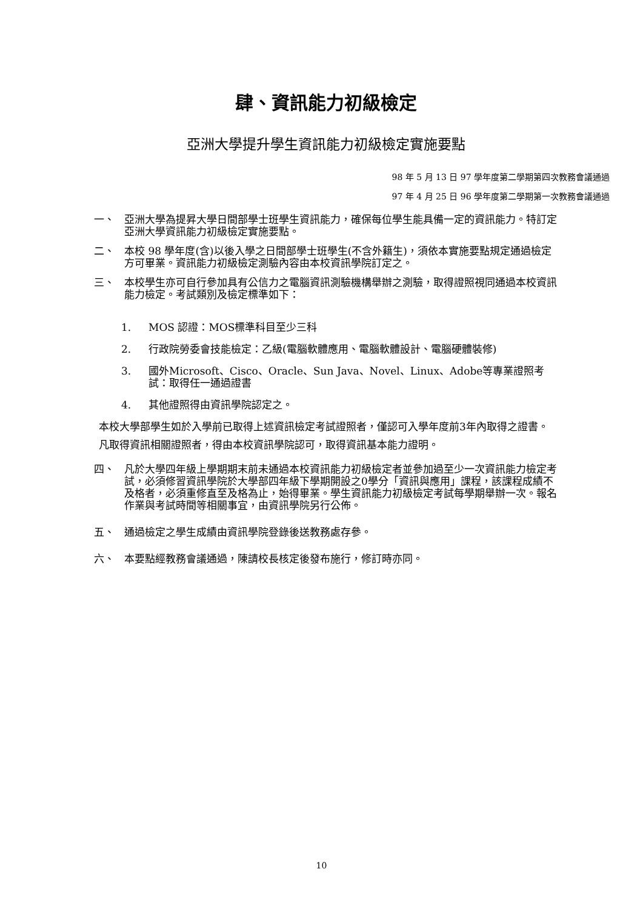肆、資訊能力初級檢定
亞洲大學提升學生資訊能力初級檢定實施要點
98 年 5 月 13 日 97 學年度第二學期第四次教務會議通過
97 年 4 月 25 日 96 學年度第二學期第一次教務會議通過
一、 亞洲大學為提昇大學日間部學士班學生資訊能力，確保每位學生能具備一定的資訊能力。特訂定亞洲大學資訊能力初級檢定實施要點。
二、 本校 98 學年度(含)以後入學之日間部學士班學生(不含外籍生)，須依本實施要點規定通過檢定方可畢業。資訊能力初級檢定測驗內容由本校資訊學院訂定之。
三、 本校學生亦可自行參加具有公信力之電腦資訊測驗機構舉辦之測驗，取得證照視同通過本校資訊能力檢定。考試類別及檢定標準如下：
1. MOS 認證：MOS標準科目至少三科
2. 行政院勞委會技能檢定：乙級(電腦軟體應用、電腦軟體設計、電腦硬體裝修)
3. 國外Microsoft、Cisco、Oracle、Sun Java、Novel、Linux、Adobe等專業證照考試：取得任一通過證書
4. 其他證照得由資訊學院認定之。
本校大學部學生如於入學前已取得上述資訊檢定考試證照者，僅認可入學年度前3年內取得之證書。
凡取得資訊相關證照者，得由本校資訊學院認可，取得資訊基本能力證明。
四、 凡於大學四年級上學期期末前未通過本校資訊能力初級檢定者並參加過至少一次資訊能力檢定考試，必須修習資訊學院於大學部四年級下學期開設之0學分「資訊與應用」課程，該課程成績不及格者，必須重修直至及格為止，始得畢業。學生資訊能力初級檢定考試每學期舉辦一次。報名作業與考試時間等相關事宜，由資訊學院另行公佈。
五、 通過檢定之學生成績由資訊學院登錄後送教務處存參。
六、 本要點經教務會議通過，陳請校長核定後發布施行，修訂時亦同。
10